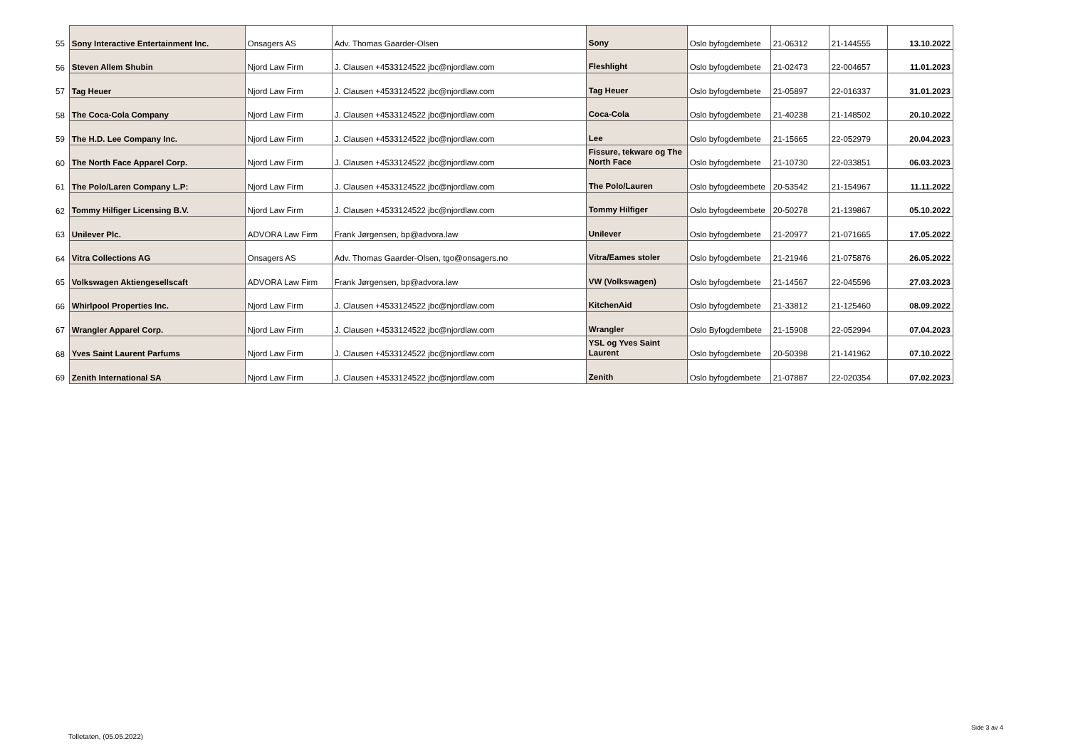| 55 | Sony Interactive Entertainment Inc. | Onsagers AS | Adv. Thomas Gaarder-Olsen | Sony | Oslo byfogdembete | 21-06312 | 21-144555 | 13.10.2022 |
| 56 | Steven Allem Shubin | Njord Law Firm | J. Clausen +4533124522 jbc@njordlaw.com | Fleshlight | Oslo byfogdembete | 21-02473 | 22-004657 | 11.01.2023 |
| 57 | Tag Heuer | Njord Law Firm | J. Clausen +4533124522 jbc@njordlaw.com | Tag Heuer | Oslo byfogdembete | 21-05897 | 22-016337 | 31.01.2023 |
| 58 | The Coca-Cola Company | Njord Law Firm | J. Clausen +4533124522 jbc@njordlaw.com | Coca-Cola | Oslo byfogdembete | 21-40238 | 21-148502 | 20.10.2022 |
| 59 | The H.D. Lee Company Inc. | Njord Law Firm | J. Clausen +4533124522 jbc@njordlaw.com | Lee | Oslo byfogdembete | 21-15665 | 22-052979 | 20.04.2023 |
| 60 | The North Face Apparel Corp. | Njord Law Firm | J. Clausen +4533124522 jbc@njordlaw.com | Fissure, tekware og The North Face | Oslo byfogdembete | 21-10730 | 22-033851 | 06.03.2023 |
| 61 | The Polo/Laren Company L.P: | Njord Law Firm | J. Clausen +4533124522 jbc@njordlaw.com | The Polo/Lauren | Oslo byfogdeembete | 20-53542 | 21-154967 | 11.11.2022 |
| 62 | Tommy Hilfiger Licensing B.V. | Njord Law Firm | J. Clausen +4533124522 jbc@njordlaw.com | Tommy Hilfiger | Oslo byfogdeembete | 20-50278 | 21-139867 | 05.10.2022 |
| 63 | Unilever Plc. | ADVORA Law Firm | Frank Jørgensen, bp@advora.law | Unilever | Oslo byfogdembete | 21-20977 | 21-071665 | 17.05.2022 |
| 64 | Vitra Collections AG | Onsagers AS | Adv. Thomas Gaarder-Olsen, tgo@onsagers.no | Vitra/Eames stoler | Oslo byfogdembete | 21-21946 | 21-075876 | 26.05.2022 |
| 65 | Volkswagen Aktiengesellscaft | ADVORA Law Firm | Frank Jørgensen, bp@advora.law | VW (Volkswagen) | Oslo byfogdembete | 21-14567 | 22-045596 | 27.03.2023 |
| 66 | Whirlpool Properties Inc. | Njord Law Firm | J. Clausen +4533124522 jbc@njordlaw.com | KitchenAid | Oslo byfogdembete | 21-33812 | 21-125460 | 08.09.2022 |
| 67 | Wrangler Apparel Corp. | Njord Law Firm | J. Clausen +4533124522 jbc@njordlaw.com | Wrangler | Oslo Byfogdembete | 21-15908 | 22-052994 | 07.04.2023 |
| 68 | Yves Saint Laurent Parfums | Njord Law Firm | J. Clausen +4533124522 jbc@njordlaw.com | YSL og Yves Saint Laurent | Oslo byfogdembete | 20-50398 | 21-141962 | 07.10.2022 |
| 69 | Zenith International SA | Njord Law Firm | J. Clausen +4533124522 jbc@njordlaw.com | Zenith | Oslo byfogdembete | 21-07887 | 22-020354 | 07.02.2023 |
Side 3 av 4
Tolletaten, (05.05.2022)